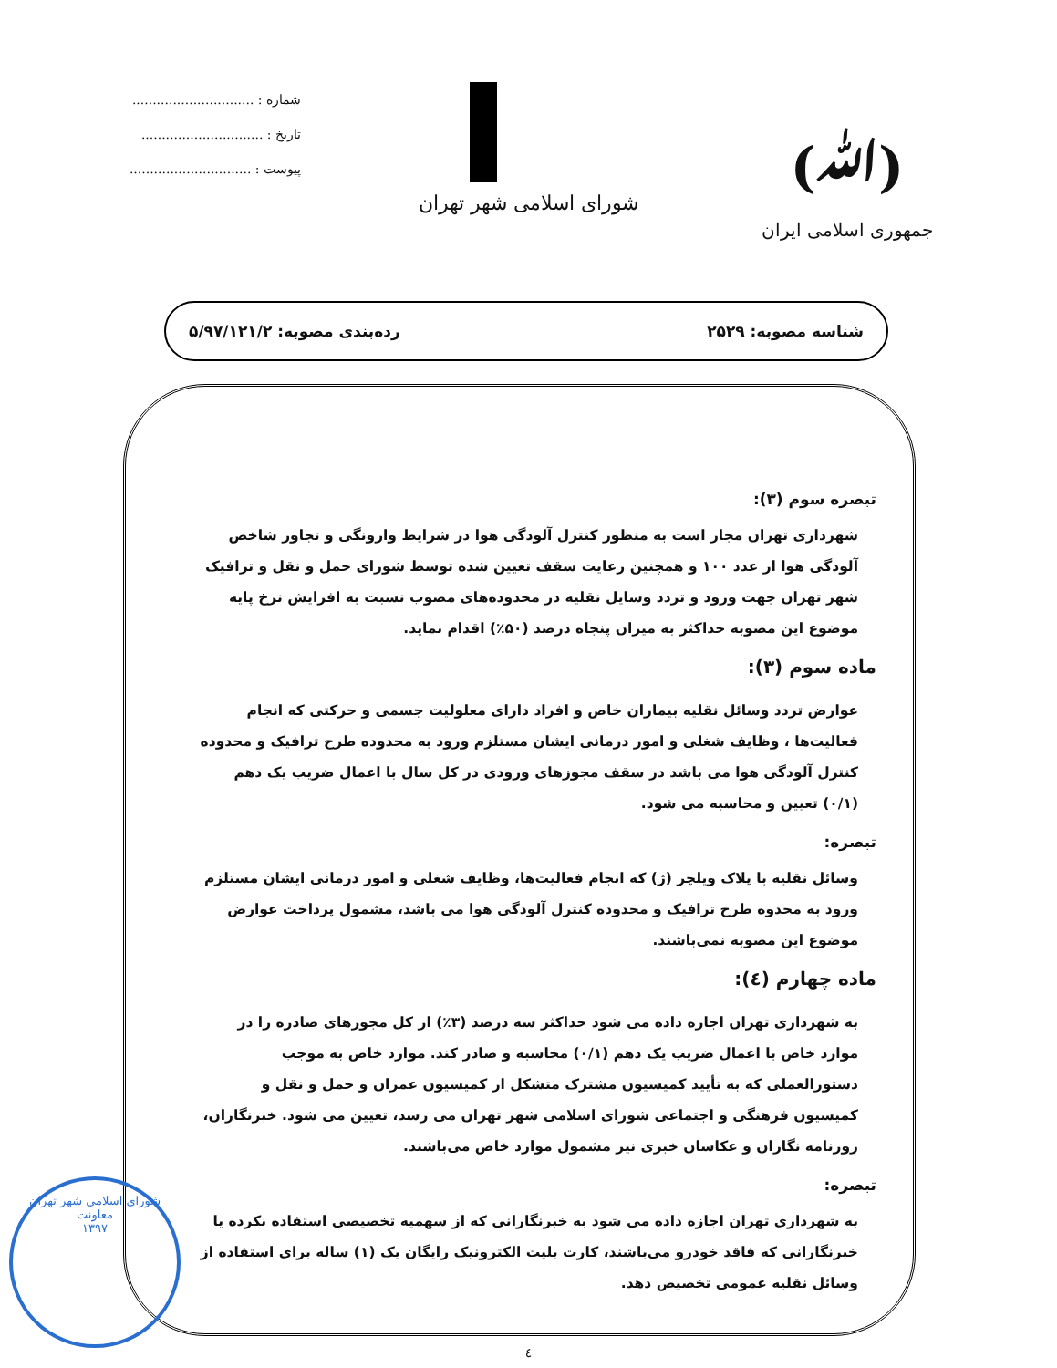(ﷲ)
جمهوری اسلامی ایران
شورای اسلامی شهر تهران
شماره : ..............................
تاریخ : ..............................
پیوست : ..............................
شناسه مصوبه: ۲۵۲۹ رده‌بندی مصوبه: ۵/۹۷/۱۲۱/۲
تبصره سوم (۳):
شهرداری تهران مجاز است به منظور کنترل آلودگی هوا در شرایط وارونگی و تجاوز شاخص آلودگی هوا از عدد ۱۰۰ و همچنین رعایت سقف تعیین شده توسط شورای حمل و نقل و ترافیک شهر تهران جهت ورود و تردد وسایل نقلیه در محدوده‌های مصوب نسبت به افزایش نرخ پایه موضوع این مصوبه حداکثر به میزان پنجاه درصد (۵۰٪) اقدام نماید.
ماده سوم (۳):
عوارض تردد وسائل نقلیه بیماران خاص و افراد دارای معلولیت جسمی و حرکتی که انجام فعالیت‌ها ، وظایف شغلی و امور درمانی ایشان مستلزم ورود به محدوده طرح ترافیک و محدوده کنترل آلودگی هوا می باشد در سقف مجوزهای ورودی در کل سال با اعمال ضریب یک دهم (۰/۱) تعیین و محاسبه می شود.
تبصره:
وسائل نقلیه با پلاک ویلچر (ژ) که انجام فعالیت‌ها، وظایف شغلی و امور درمانی ایشان مستلزم ورود به محدوه طرح ترافیک و محدوده کنترل آلودگی هوا می باشد، مشمول پرداخت عوارض موضوع این مصوبه نمی‌باشند.
ماده چهارم (٤):
به شهرداری تهران اجازه داده می شود حداکثر سه درصد (۳٪) از کل مجوزهای صادره را در موارد خاص با اعمال ضریب یک دهم (۰/۱) محاسبه و صادر کند. موارد خاص به موجب دستورالعملی که به تأیید کمیسیون مشترک متشکل از کمیسیون عمران و حمل و نقل و کمیسیون فرهنگی و اجتماعی شورای اسلامی شهر تهران می رسد، تعیین می شود. خبرنگاران، روزنامه نگاران و عکاسان خبری نیز مشمول موارد خاص می‌باشند.
تبصره:
به شهرداری تهران اجازه داده می شود به خبرنگارانی که از سهمیه تخصیصی استفاده نکرده یا خبرنگارانی که فاقد خودرو می‌باشند، کارت بلیت الکترونیک رایگان یک (۱) ساله برای استفاده از وسائل نقلیه عمومی تخصیص دهد.
٤
شورای اسلامی شهر تهران
معاونت
۱۳۹۷